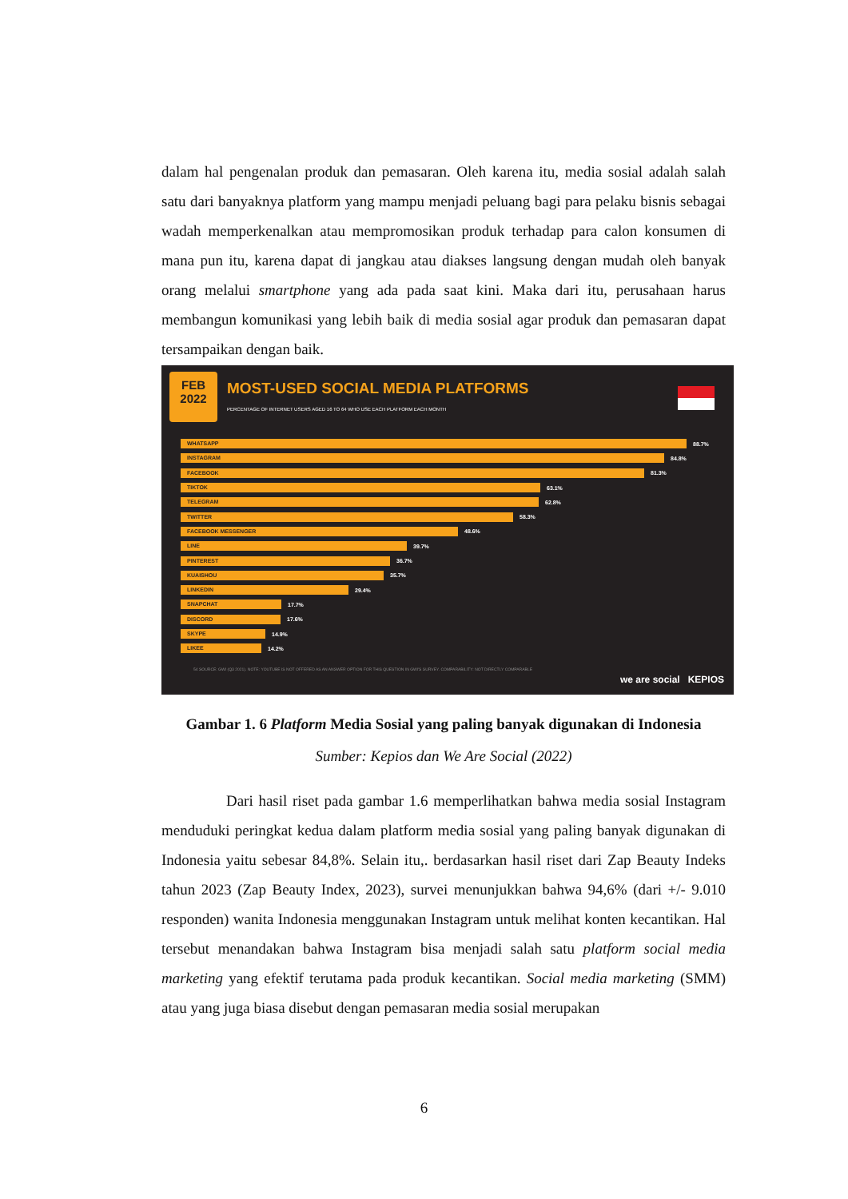dalam hal pengenalan produk dan pemasaran. Oleh karena itu, media sosial adalah salah satu dari banyaknya platform yang mampu menjadi peluang bagi para pelaku bisnis sebagai wadah memperkenalkan atau mempromosikan produk terhadap para calon konsumen di mana pun itu, karena dapat di jangkau atau diakses langsung dengan mudah oleh banyak orang melalui smartphone yang ada pada saat kini. Maka dari itu, perusahaan harus membangun komunikasi yang lebih baik di media sosial agar produk dan pemasaran dapat tersampaikan dengan baik.
FEB
2022
MOST-USED SOCIAL MEDIA PLATFORMS
PERCENTAGE OF INTERNET USERS AGED 16 TO 64 WHO USE EACH PLATFORM EACH MONTH
WHATSAPP
88.7%
INSTAGRAM
84.8%
FACEBOOK
81.3%
TIKTOK
63.1%
TELEGRAM
62.8%
TWITTER
58.3%
FACEBOOK MESSENGER
48.6%
LINE
39.7%
PINTEREST
36.7%
KUAISHOU
35.7%
LINKEDIN
29.4%
SNAPCHAT
17.7%
DISCORD
17.6%
SKYPE
14.9%
LIKEE
14.2%
54 SOURCE: GWI (Q3 2021). NOTE: YOUTUBE IS NOT OFFERED AS AN ANSWER OPTION FOR THIS QUESTION IN GWI'S SURVEY. COMPARABILITY: NOT DIRECTLY COMPARABLE
we are social KEPIOS
Gambar 1. 6 Platform Media Sosial yang paling banyak digunakan di Indonesia
Sumber: Kepios dan We Are Social (2022)
Dari hasil riset pada gambar 1.6 memperlihatkan bahwa media sosial Instagram menduduki peringkat kedua dalam platform media sosial yang paling banyak digunakan di Indonesia yaitu sebesar 84,8%. Selain itu,. berdasarkan hasil riset dari Zap Beauty Indeks tahun 2023 (Zap Beauty Index, 2023), survei menunjukkan bahwa 94,6% (dari +/- 9.010 responden) wanita Indonesia menggunakan Instagram untuk melihat konten kecantikan. Hal tersebut menandakan bahwa Instagram bisa menjadi salah satu platform social media marketing yang efektif terutama pada produk kecantikan. Social media marketing (SMM) atau yang juga biasa disebut dengan pemasaran media sosial merupakan
6